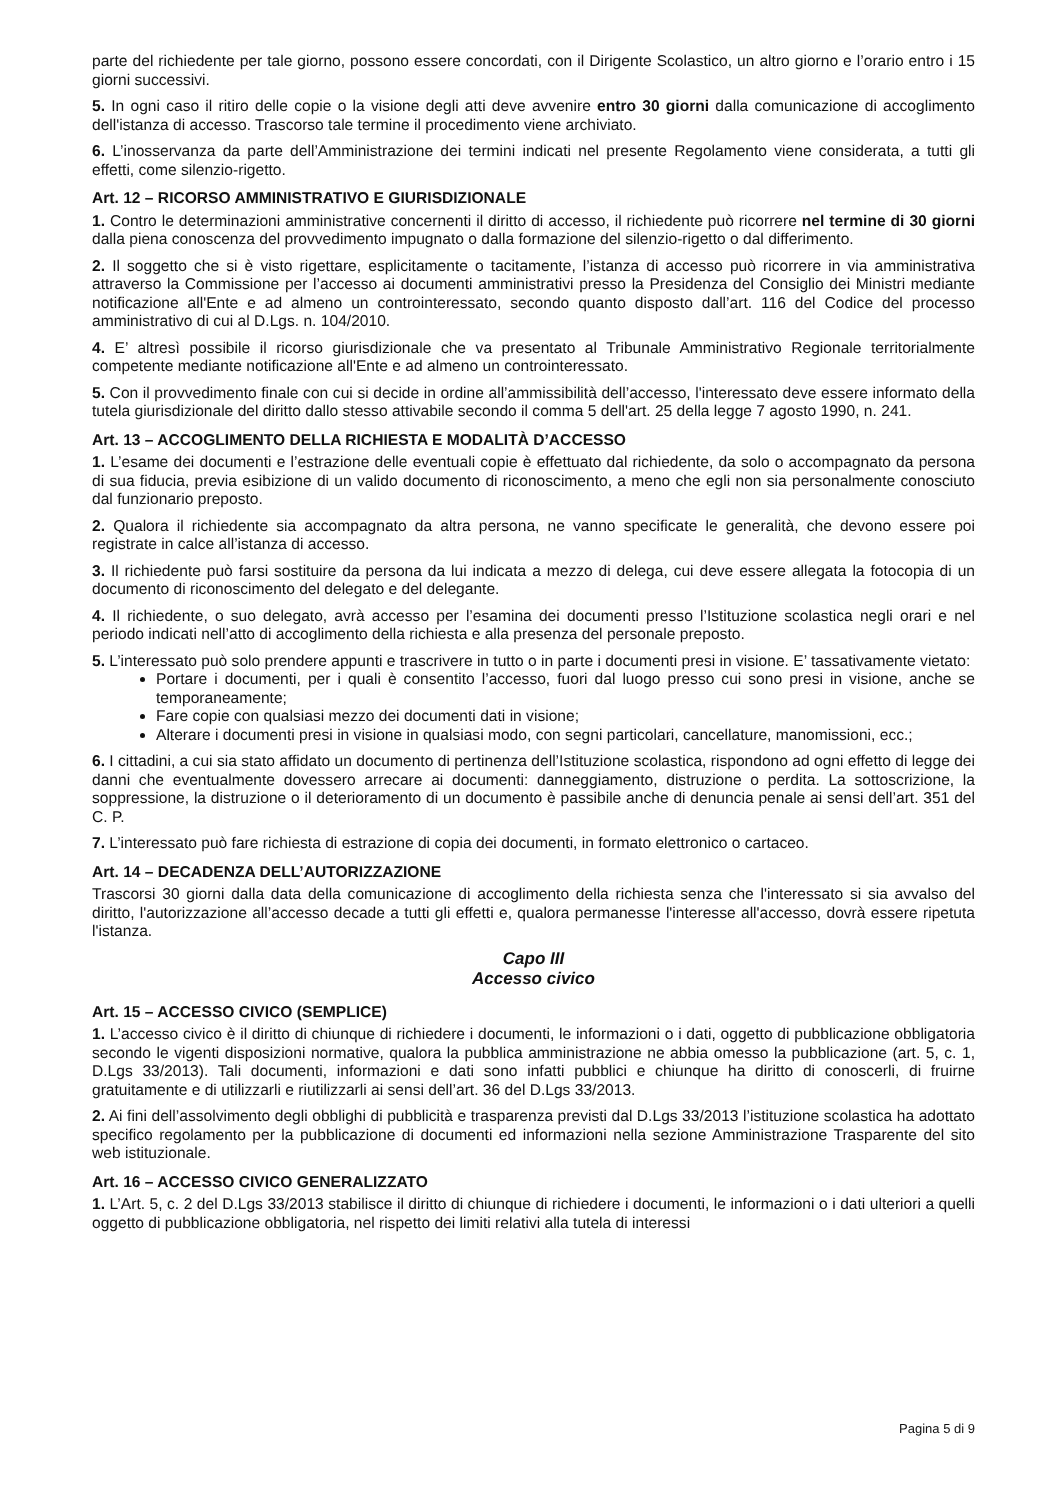parte del richiedente per tale giorno, possono essere concordati, con il Dirigente Scolastico, un altro giorno e l’orario entro i 15 giorni successivi.
5. In ogni caso il ritiro delle copie o la visione degli atti deve avvenire entro 30 giorni dalla comunicazione di accoglimento dell'istanza di accesso. Trascorso tale termine il procedimento viene archiviato.
6. L’inosservanza da parte dell’Amministrazione dei termini indicati nel presente Regolamento viene considerata, a tutti gli effetti, come silenzio-rigetto.
Art. 12 – RICORSO AMMINISTRATIVO E GIURISDIZIONALE
1. Contro le determinazioni amministrative concernenti il diritto di accesso, il richiedente può ricorrere nel termine di 30 giorni dalla piena conoscenza del provvedimento impugnato o dalla formazione del silenzio-rigetto o dal differimento.
2. Il soggetto che si è visto rigettare, esplicitamente o tacitamente, l’istanza di accesso può ricorrere in via amministrativa attraverso la Commissione per l’accesso ai documenti amministrativi presso la Presidenza del Consiglio dei Ministri mediante notificazione all'Ente e ad almeno un controinteressato, secondo quanto disposto dall’art. 116 del Codice del processo amministrativo di cui al D.Lgs. n. 104/2010.
4. E’ altresì possibile il ricorso giurisdizionale che va presentato al Tribunale Amministrativo Regionale territorialmente competente mediante notificazione all'Ente e ad almeno un controinteressato.
5. Con il provvedimento finale con cui si decide in ordine all’ammissibilità dell’accesso, l'interessato deve essere informato della tutela giurisdizionale del diritto dallo stesso attivabile secondo il comma 5 dell'art. 25 della legge 7 agosto 1990, n. 241.
Art. 13 – ACCOGLIMENTO DELLA RICHIESTA E MODALITÀ D’ACCESSO
1. L’esame dei documenti e l’estrazione delle eventuali copie è effettuato dal richiedente, da solo o accompagnato da persona di sua fiducia, previa esibizione di un valido documento di riconoscimento, a meno che egli non sia personalmente conosciuto dal funzionario preposto.
2. Qualora il richiedente sia accompagnato da altra persona, ne vanno specificate le generalità, che devono essere poi registrate in calce all’istanza di accesso.
3. Il richiedente può farsi sostituire da persona da lui indicata a mezzo di delega, cui deve essere allegata la fotocopia di un documento di riconoscimento del delegato e del delegante.
4. Il richiedente, o suo delegato, avrà accesso per l’esamina dei documenti presso l’Istituzione scolastica negli orari e nel periodo indicati nell’atto di accoglimento della richiesta e alla presenza del personale preposto.
5. L’interessato può solo prendere appunti e trascrivere in tutto o in parte i documenti presi in visione. E’ tassativamente vietato:
Portare i documenti, per i quali è consentito l’accesso, fuori dal luogo presso cui sono presi in visione, anche se temporaneamente;
Fare copie con qualsiasi mezzo dei documenti dati in visione;
Alterare i documenti presi in visione in qualsiasi modo, con segni particolari, cancellature, manomissioni, ecc.;
6. I cittadini, a cui sia stato affidato un documento di pertinenza dell’Istituzione scolastica, rispondono ad ogni effetto di legge dei danni che eventualmente dovessero arrecare ai documenti: danneggiamento, distruzione o perdita. La sottoscrizione, la soppressione, la distruzione o il deterioramento di un documento è passibile anche di denuncia penale ai sensi dell’art. 351 del C. P.
7. L’interessato può fare richiesta di estrazione di copia dei documenti, in formato elettronico o cartaceo.
Art. 14 – DECADENZA DELL’AUTORIZZAZIONE
Trascorsi 30 giorni dalla data della comunicazione di accoglimento della richiesta senza che l'interessato si sia avvalso del diritto, l'autorizzazione all’accesso decade a tutti gli effetti e, qualora permanesse l'interesse all'accesso, dovrà essere ripetuta l'istanza.
Capo III
Accesso civico
Art. 15 – ACCESSO CIVICO (SEMPLICE)
1. L’accesso civico è il diritto di chiunque di richiedere i documenti, le informazioni o i dati, oggetto di pubblicazione obbligatoria secondo le vigenti disposizioni normative, qualora la pubblica amministrazione ne abbia omesso la pubblicazione (art. 5, c. 1, D.Lgs 33/2013). Tali documenti, informazioni e dati sono infatti pubblici e chiunque ha diritto di conoscerli, di fruirne gratuitamente e di utilizzarli e riutilizzarli ai sensi dell’art. 36 del D.Lgs 33/2013.
2. Ai fini dell’assolvimento degli obblighi di pubblicità e trasparenza previsti dal D.Lgs 33/2013 l’istituzione scolastica ha adottato specifico regolamento per la pubblicazione di documenti ed informazioni nella sezione Amministrazione Trasparente del sito web istituzionale.
Art. 16 – ACCESSO CIVICO GENERALIZZATO
1. L’Art. 5, c. 2 del D.Lgs 33/2013 stabilisce il diritto di chiunque di richiedere i documenti, le informazioni o i dati ulteriori a quelli oggetto di pubblicazione obbligatoria, nel rispetto dei limiti relativi alla tutela di interessi
Pagina 5 di 9